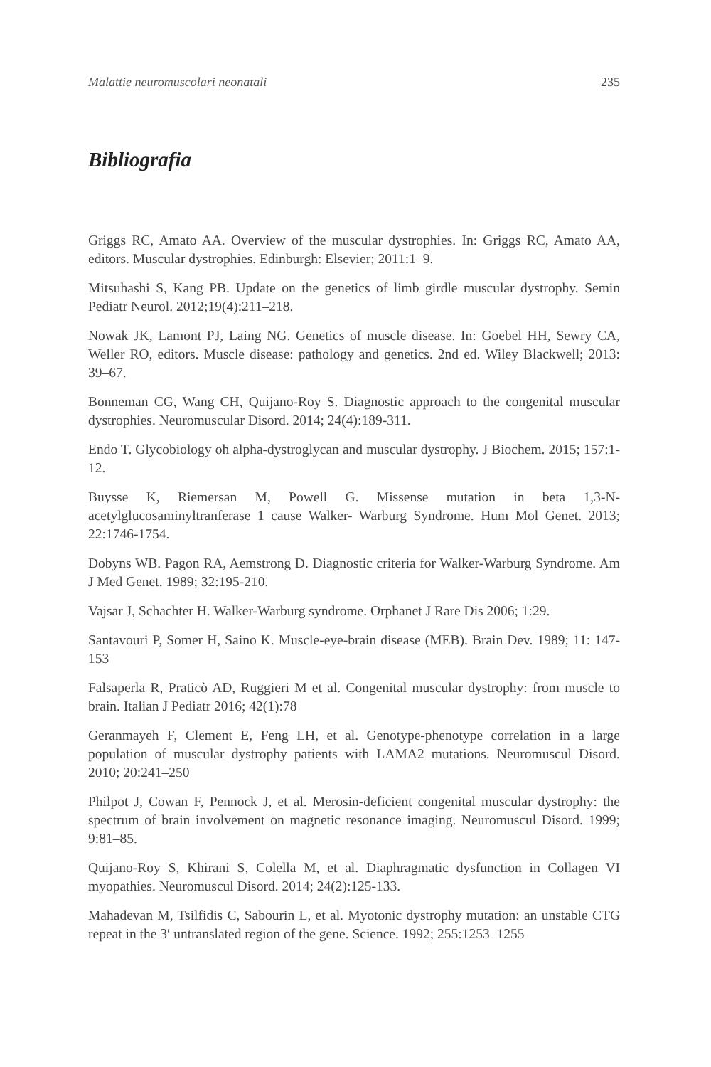Malattie neuromuscolari neonatali 235
Bibliografia
Griggs RC, Amato AA. Overview of the muscular dystrophies. In: Griggs RC, Amato AA, editors. Muscular dystrophies. Edinburgh: Elsevier; 2011:1–9.
Mitsuhashi S, Kang PB. Update on the genetics of limb girdle muscular dystrophy. Semin Pediatr Neurol. 2012;19(4):211–218.
Nowak JK, Lamont PJ, Laing NG. Genetics of muscle disease. In: Goebel HH, Sewry CA, Weller RO, editors. Muscle disease: pathology and genetics. 2nd ed. Wiley Blackwell; 2013: 39–67.
Bonneman CG, Wang CH, Quijano-Roy S. Diagnostic approach to the congenital muscular dystrophies. Neuromuscular Disord. 2014; 24(4):189-311.
Endo T. Glycobiology oh alpha-dystroglycan and muscular dystrophy. J Biochem. 2015; 157:1-12.
Buysse K, Riemersan M, Powell G. Missense mutation in beta 1,3-N-acetylglucosaminyltranferase 1 cause Walker- Warburg Syndrome. Hum Mol Genet. 2013; 22:1746-1754.
Dobyns WB. Pagon RA, Aemstrong D. Diagnostic criteria for Walker-Warburg Syndrome. Am J Med Genet. 1989; 32:195-210.
Vajsar J, Schachter H. Walker-Warburg syndrome. Orphanet J Rare Dis 2006; 1:29.
Santavouri P, Somer H, Saino K. Muscle-eye-brain disease (MEB). Brain Dev. 1989; 11: 147-153
Falsaperla R, Praticò AD, Ruggieri M et al. Congenital muscular dystrophy: from muscle to brain. Italian J Pediatr 2016; 42(1):78
Geranmayeh F, Clement E, Feng LH, et al. Genotype-phenotype correlation in a large population of muscular dystrophy patients with LAMA2 mutations. Neuromuscul Disord. 2010; 20:241–250
Philpot J, Cowan F, Pennock J, et al. Merosin-deficient congenital muscular dystrophy: the spectrum of brain involvement on magnetic resonance imaging. Neuromuscul Disord. 1999; 9:81–85.
Quijano-Roy S, Khirani S, Colella M, et al. Diaphragmatic dysfunction in Collagen VI myopathies. Neuromuscul Disord. 2014; 24(2):125-133.
Mahadevan M, Tsilfidis C, Sabourin L, et al. Myotonic dystrophy mutation: an unstable CTG repeat in the 3′ untranslated region of the gene. Science. 1992; 255:1253–1255